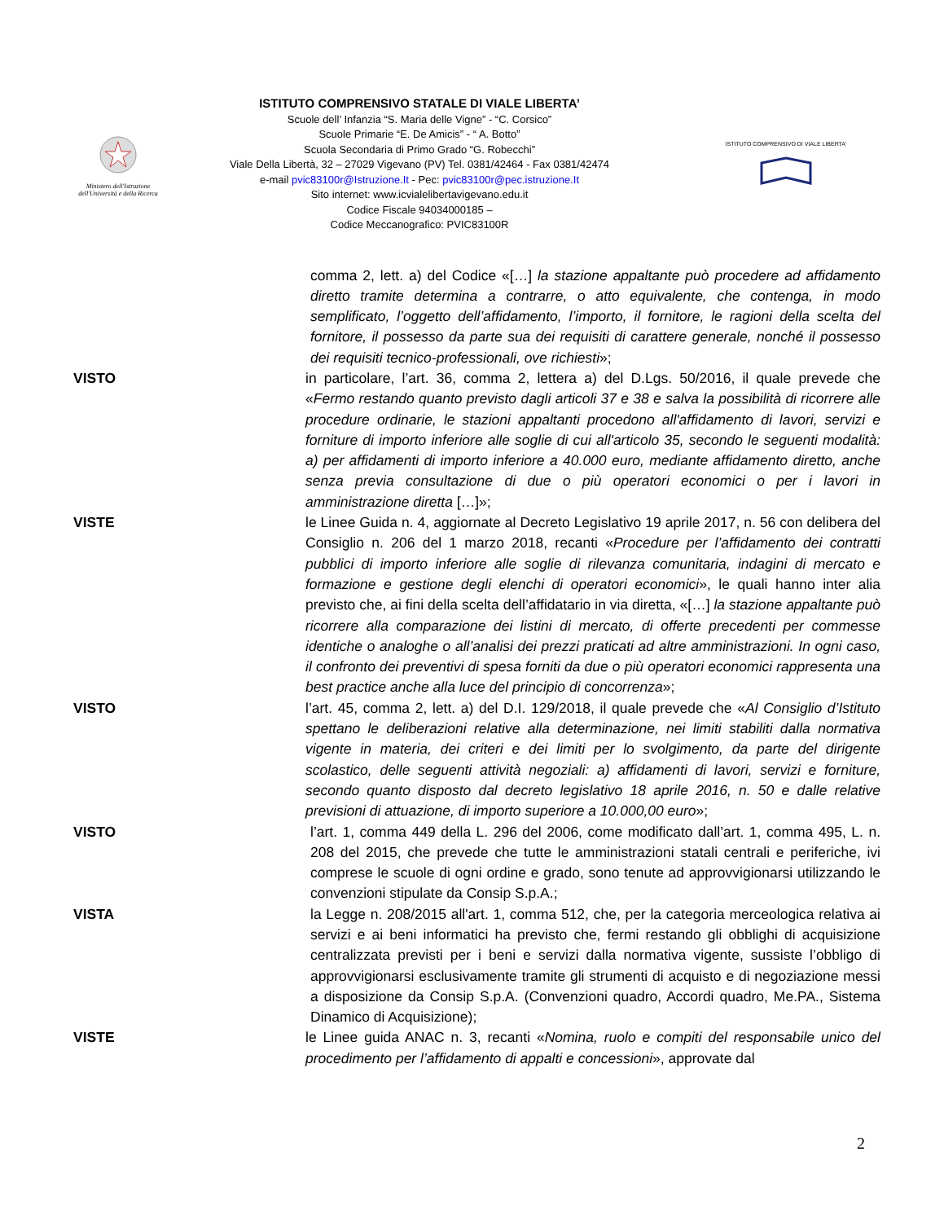Ministero dell'Istruzione dell'Università e della Ricerca
ISTITUTO COMPRENSIVO STATALE DI VIALE LIBERTA’
Scuole dell’ Infanzia “S. Maria delle Vigne” - “C. Corsico”
Scuole Primarie “E. De Amicis” - “ A. Botto”
Scuola Secondaria di Primo Grado “G. Robecchi”
Viale Della Libertà, 32 – 27029 Vigevano (PV) Tel. 0381/42464 - Fax 0381/42474
e-mail pvic83100r@Istruzione.It - Pec: pvic83100r@pec.istruzione.It
Sito internet: www.icvialelibertavigevano.edu.it
Codice Fiscale 94034000185 –
Codice Meccanografico: PVIC83100R
ISTITUTO COMPRENSIVO DI VIALE LIBERTA'
comma 2, lett. a) del Codice «[…] la stazione appaltante può procedere ad affidamento diretto tramite determina a contrarre, o atto equivalente, che contenga, in modo semplificato, l’oggetto dell’affidamento, l’importo, il fornitore, le ragioni della scelta del fornitore, il possesso da parte sua dei requisiti di carattere generale, nonché il possesso dei requisiti tecnico-professionali, ove richiesti»;
VISTO in particolare, l’art. 36, comma 2, lettera a) del D.Lgs. 50/2016, il quale prevede che «Fermo restando quanto previsto dagli articoli 37 e 38 e salva la possibilità di ricorrere alle procedure ordinarie, le stazioni appaltanti procedono all'affidamento di lavori, servizi e forniture di importo inferiore alle soglie di cui all'articolo 35, secondo le seguenti modalità: a) per affidamenti di importo inferiore a 40.000 euro, mediante affidamento diretto, anche senza previa consultazione di due o più operatori economici o per i lavori in amministrazione diretta […]»;
VISTE le Linee Guida n. 4, aggiornate al Decreto Legislativo 19 aprile 2017, n. 56 con delibera del Consiglio n. 206 del 1 marzo 2018, recanti «Procedure per l’affidamento dei contratti pubblici di importo inferiore alle soglie di rilevanza comunitaria, indagini di mercato e formazione e gestione degli elenchi di operatori economici», le quali hanno inter alia previsto che, ai fini della scelta dell’affidatario in via diretta, «[…] la stazione appaltante può ricorrere alla comparazione dei listini di mercato, di offerte precedenti per commesse identiche o analoghe o all’analisi dei prezzi praticati ad altre amministrazioni. In ogni caso, il confronto dei preventivi di spesa forniti da due o più operatori economici rappresenta una best practice anche alla luce del principio di concorrenza»;
VISTO l’art. 45, comma 2, lett. a) del D.I. 129/2018, il quale prevede che «Al Consiglio d’Istituto spettano le deliberazioni relative alla determinazione, nei limiti stabiliti dalla normativa vigente in materia, dei criteri e dei limiti per lo svolgimento, da parte del dirigente scolastico, delle seguenti attività negoziali: a) affidamenti di lavori, servizi e forniture, secondo quanto disposto dal decreto legislativo 18 aprile 2016, n. 50 e dalle relative previsioni di attuazione, di importo superiore a 10.000,00 euro»;
VISTO l’art. 1, comma 449 della L. 296 del 2006, come modificato dall’art. 1, comma 495, L. n. 208 del 2015, che prevede che tutte le amministrazioni statali centrali e periferiche, ivi comprese le scuole di ogni ordine e grado, sono tenute ad approvvigionarsi utilizzando le convenzioni stipulate da Consip S.p.A.;
VISTA la Legge n. 208/2015 all'art. 1, comma 512, che, per la categoria merceologica relativa ai servizi e ai beni informatici ha previsto che, fermi restando gli obblighi di acquisizione centralizzata previsti per i beni e servizi dalla normativa vigente, sussiste l’obbligo di approvvigionarsi esclusivamente tramite gli strumenti di acquisto e di negoziazione messi a disposizione da Consip S.p.A. (Convenzioni quadro, Accordi quadro, Me.PA., Sistema Dinamico di Acquisizione);
VISTE le Linee guida ANAC n. 3, recanti «Nomina, ruolo e compiti del responsabile unico del procedimento per l’affidamento di appalti e concessioni», approvate dal
2